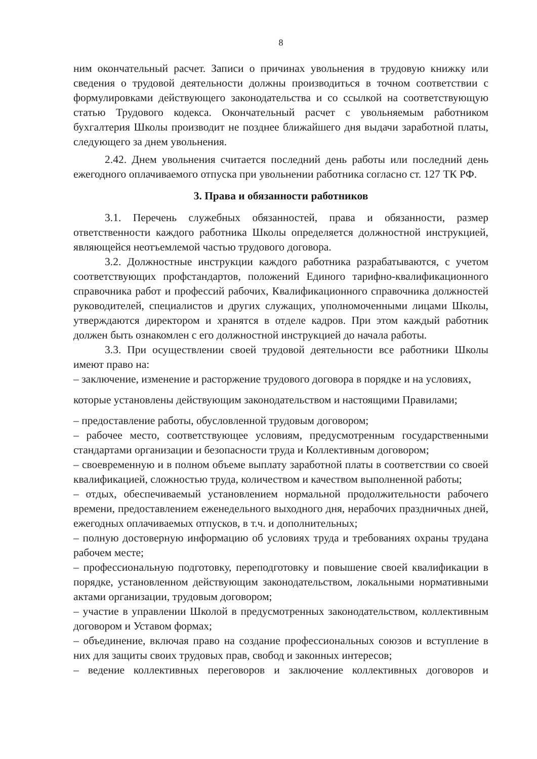8
ним окончательный расчет. Записи о причинах увольнения в трудовую книжку или сведения о трудовой деятельности должны производиться в точном соответствии с формулировками действующего законодательства и со ссылкой на соответствующую статью Трудового кодекса. Окончательный расчет с увольняемым работником бухгалтерия Школы производит не позднее ближайшего дня выдачи заработной платы, следующего за днем увольнения.
2.42. Днем увольнения считается последний день работы или последний день ежегодного оплачиваемого отпуска при увольнении работника согласно ст. 127 ТК РФ.
3. Права и обязанности работников
3.1. Перечень служебных обязанностей, права и обязанности, размер ответственности каждого работника Школы определяется должностной инструкцией, являющейся неотъемлемой частью трудового договора.
3.2. Должностные инструкции каждого работника разрабатываются, с учетом соответствующих профстандартов, положений Единого тарифно-квалификационного справочника работ и профессий рабочих, Квалификационного справочника должностей руководителей, специалистов и других служащих, уполномоченными лицами Школы, утверждаются директором и хранятся в отделе кадров. При этом каждый работник должен быть ознакомлен с его должностной инструкцией до начала работы.
3.3. При осуществлении своей трудовой деятельности все работники Школы имеют право на:
– заключение, изменение и расторжение трудового договора в порядке и на условиях,
которые установлены действующим законодательством и настоящими Правилами;
– предоставление работы, обусловленной трудовым договором;
– рабочее место, соответствующее условиям, предусмотренным государственными стандартами организации и безопасности труда и Коллективным договором;
– своевременную и в полном объеме выплату заработной платы в соответствии со своей квалификацией, сложностью труда, количеством и качеством выполненной работы;
– отдых, обеспечиваемый установлением нормальной продолжительности рабочего времени, предоставлением еженедельного выходного дня, нерабочих праздничных дней, ежегодных оплачиваемых отпусков, в т.ч. и дополнительных;
– полную достоверную информацию об условиях труда и требованиях охраны трудана рабочем месте;
– профессиональную подготовку, переподготовку и повышение своей квалификации в порядке, установленном действующим законодательством, локальными нормативными актами организации, трудовым договором;
– участие в управлении Школой в предусмотренных законодательством, коллективным договором и Уставом формах;
– объединение, включая право на создание профессиональных союзов и вступление в них для защиты своих трудовых прав, свобод и законных интересов;
– ведение коллективных переговоров и заключение коллективных договоров и